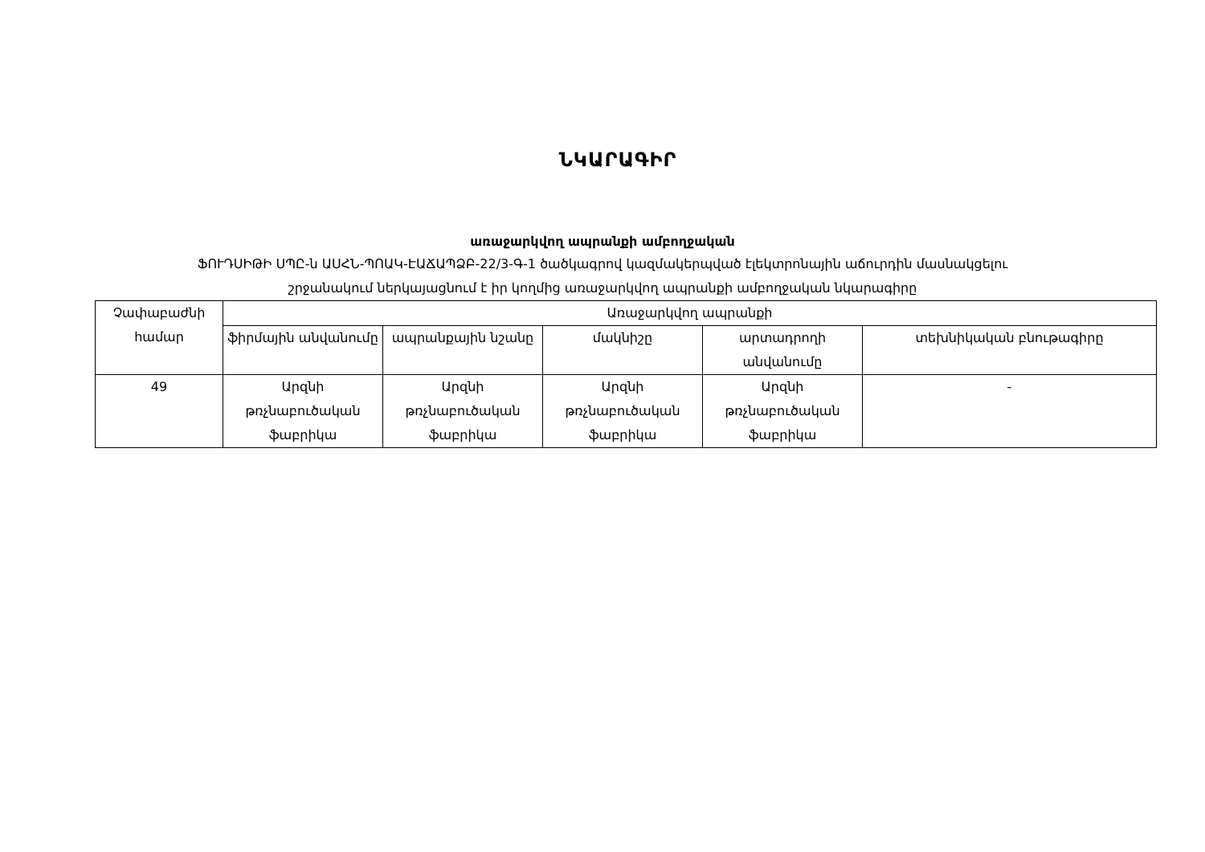ՆԿԱՐԱԳԻՐ
առաջարկվող ապրանքի ամբողջական
ՖՈՒԴՍԻԹԻ ՍՊԸ-ն ԱՍՀՆ-ՊՈԱԿ-ԷԱՃԱՊՁԲ-22/3-Գ-1 ծածկագրով կազմակերպված էլեկտրոնային աճուրդին մասնակցելու
շրջանակում ներկայացնում է իր կողմից առաջարկվող ապրանքի ամբողջական նկարագիրը
| Չափաբաժնի համար | Առաջարկվող ապրանքի | | | | |
| | ֆիրմային անվանումը | ապրանքային նշանը | մակնիշը | արտադրողի անվանումը | տեխնիկական բնութագիրը |
| 49 | Արզնի թռչնաբուծական ֆաբրիկա | Արզնի թռչնաբուծական ֆաբրիկա | Արզնի թռչնաբուծական ֆաբրիկա | Արզնի թռչնաբուծական ֆաբրիկա | - |